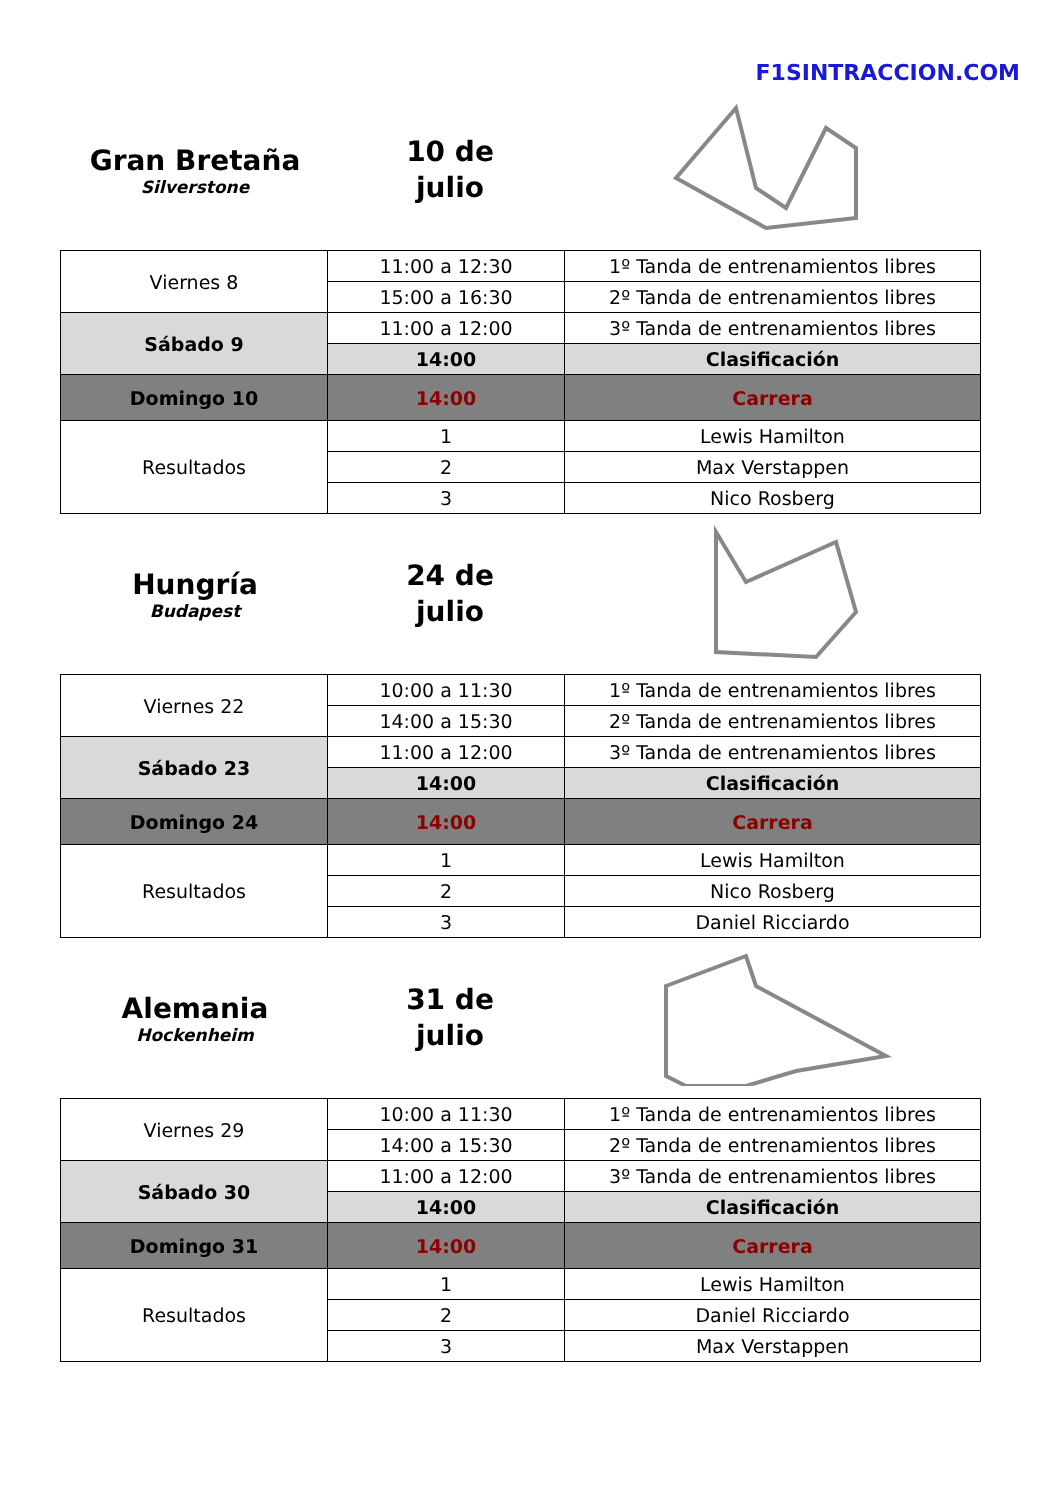F1SINTRACCION.COM
Gran Bretaña
Silverstone
10 de
julio
| Viernes 8 | 11:00 a 12:30 | 1º Tanda de entrenamientos libres |
| | 15:00 a 16:30 | 2º Tanda de entrenamientos libres |
| Sábado 9 | 11:00 a 12:00 | 3º Tanda de entrenamientos libres |
| | 14:00 | Clasificación |
| Domingo 10 | 14:00 | Carrera |
| Resultados | 1 | Lewis Hamilton |
| | 2 | Max Verstappen |
| | 3 | Nico Rosberg |
Hungría
Budapest
24 de
julio
| Viernes 22 | 10:00 a 11:30 | 1º Tanda de entrenamientos libres |
| | 14:00 a 15:30 | 2º Tanda de entrenamientos libres |
| Sábado 23 | 11:00 a 12:00 | 3º Tanda de entrenamientos libres |
| | 14:00 | Clasificación |
| Domingo 24 | 14:00 | Carrera |
| Resultados | 1 | Lewis Hamilton |
| | 2 | Nico Rosberg |
| | 3 | Daniel Ricciardo |
Alemania
Hockenheim
31 de
julio
| Viernes 29 | 10:00 a 11:30 | 1º Tanda de entrenamientos libres |
| | 14:00 a 15:30 | 2º Tanda de entrenamientos libres |
| Sábado 30 | 11:00 a 12:00 | 3º Tanda de entrenamientos libres |
| | 14:00 | Clasificación |
| Domingo 31 | 14:00 | Carrera |
| Resultados | 1 | Lewis Hamilton |
| | 2 | Daniel Ricciardo |
| | 3 | Max Verstappen |